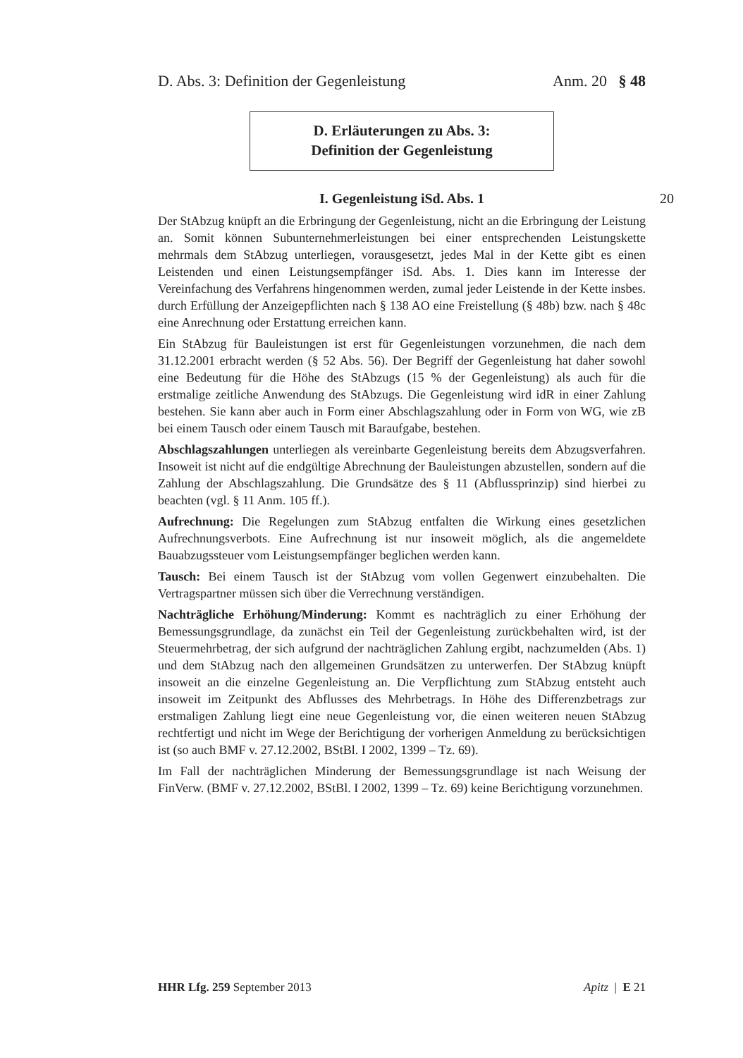D. Abs. 3: Definition der Gegenleistung Anm. 20 § 48
D. Erläuterungen zu Abs. 3:
Definition der Gegenleistung
I. Gegenleistung iSd. Abs. 1 20
Der StAbzug knüpft an die Erbringung der Gegenleistung, nicht an die Erbringung der Leistung an. Somit können Subunternehmerleistungen bei einer entsprechenden Leistungskette mehrmals dem StAbzug unterliegen, vorausgesetzt, jedes Mal in der Kette gibt es einen Leistenden und einen Leistungsempfänger iSd. Abs. 1. Dies kann im Interesse der Vereinfachung des Verfahrens hingenommen werden, zumal jeder Leistende in der Kette insbes. durch Erfüllung der Anzeigepflichten nach § 138 AO eine Freistellung (§ 48b) bzw. nach § 48c eine Anrechnung oder Erstattung erreichen kann.
Ein StAbzug für Bauleistungen ist erst für Gegenleistungen vorzunehmen, die nach dem 31.12.2001 erbracht werden (§ 52 Abs. 56). Der Begriff der Gegenleistung hat daher sowohl eine Bedeutung für die Höhe des StAbzugs (15 % der Gegenleistung) als auch für die erstmalige zeitliche Anwendung des StAbzugs. Die Gegenleistung wird idR in einer Zahlung bestehen. Sie kann aber auch in Form einer Abschlagszahlung oder in Form von WG, wie zB bei einem Tausch oder einem Tausch mit Baraufgabe, bestehen.
Abschlagszahlungen unterliegen als vereinbarte Gegenleistung bereits dem Abzugsverfahren. Insoweit ist nicht auf die endgültige Abrechnung der Bauleistungen abzustellen, sondern auf die Zahlung der Abschlagszahlung. Die Grundsätze des § 11 (Abflussprinzip) sind hierbei zu beachten (vgl. § 11 Anm. 105 ff.).
Aufrechnung: Die Regelungen zum StAbzug entfalten die Wirkung eines gesetzlichen Aufrechnungsverbots. Eine Aufrechnung ist nur insoweit möglich, als die angemeldete Bauabzugssteuer vom Leistungsempfänger beglichen werden kann.
Tausch: Bei einem Tausch ist der StAbzug vom vollen Gegenwert einzubehalten. Die Vertragspartner müssen sich über die Verrechnung verständigen.
Nachträgliche Erhöhung/Minderung: Kommt es nachträglich zu einer Erhöhung der Bemessungsgrundlage, da zunächst ein Teil der Gegenleistung zurückbehalten wird, ist der Steuermehrbetrag, der sich aufgrund der nachträglichen Zahlung ergibt, nachzumelden (Abs. 1) und dem StAbzug nach den allgemeinen Grundsätzen zu unterwerfen. Der StAbzug knüpft insoweit an die einzelne Gegenleistung an. Die Verpflichtung zum StAbzug entsteht auch insoweit im Zeitpunkt des Abflusses des Mehrbetrags. In Höhe des Differenzbetrags zur erstmaligen Zahlung liegt eine neue Gegenleistung vor, die einen weiteren neuen StAbzug rechtfertigt und nicht im Wege der Berichtigung der vorherigen Anmeldung zu berücksichtigen ist (so auch BMF v. 27.12.2002, BStBl. I 2002, 1399 – Tz. 69).
Im Fall der nachträglichen Minderung der Bemessungsgrundlage ist nach Weisung der FinVerw. (BMF v. 27.12.2002, BStBl. I 2002, 1399 – Tz. 69) keine Berichtigung vorzunehmen.
HHR Lfg. 259 September 2013 Apitz | E 21